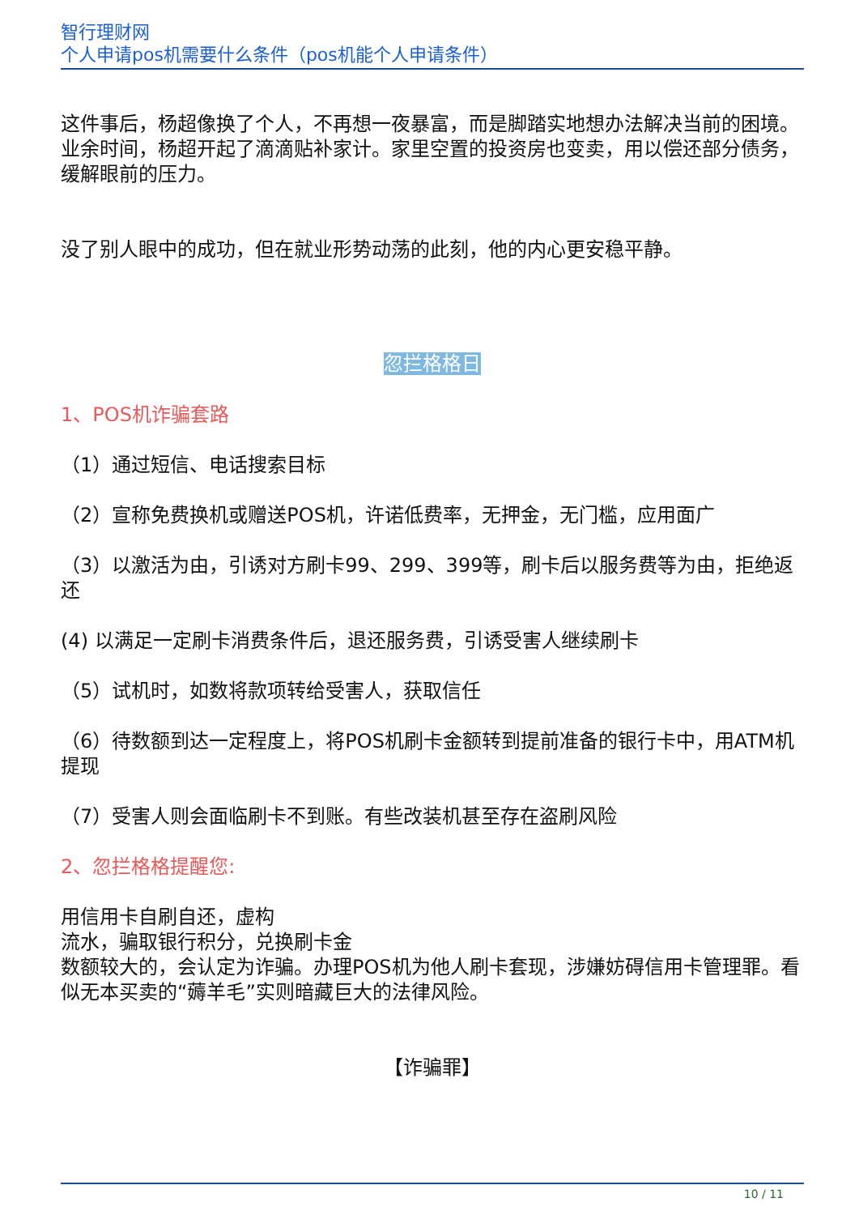智行理财网
个人申请pos机需要什么条件（pos机能个人申请条件）
这件事后，杨超像换了个人，不再想一夜暴富，而是脚踏实地想办法解决当前的困境。业余时间，杨超开起了滴滴贴补家计。家里空置的投资房也变卖，用以偿还部分债务，缓解眼前的压力。
没了别人眼中的成功，但在就业形势动荡的此刻，他的内心更安稳平静。
忽拦格格日
1、POS机诈骗套路
（1）通过短信、电话搜索目标
（2）宣称免费换机或赠送POS机，许诺低费率，无押金，无门槛，应用面广
（3）以激活为由，引诱对方刷卡99、299、399等，刷卡后以服务费等为由，拒绝返还
(4) 以满足一定刷卡消费条件后，退还服务费，引诱受害人继续刷卡
（5）试机时，如数将款项转给受害人，获取信任
（6）待数额到达一定程度上，将POS机刷卡金额转到提前准备的银行卡中，用ATM机提现
（7）受害人则会面临刷卡不到账。有些改装机甚至存在盗刷风险
2、忽拦格格提醒您:
用信用卡自刷自还，虚构
流水，骗取银行积分，兑换刷卡金
数额较大的，会认定为诈骗。办理POS机为他人刷卡套现，涉嫌妨碍信用卡管理罪。看似无本买卖的“薅羊毛”实则暗藏巨大的法律风险。
【诈骗罪】
10 / 11